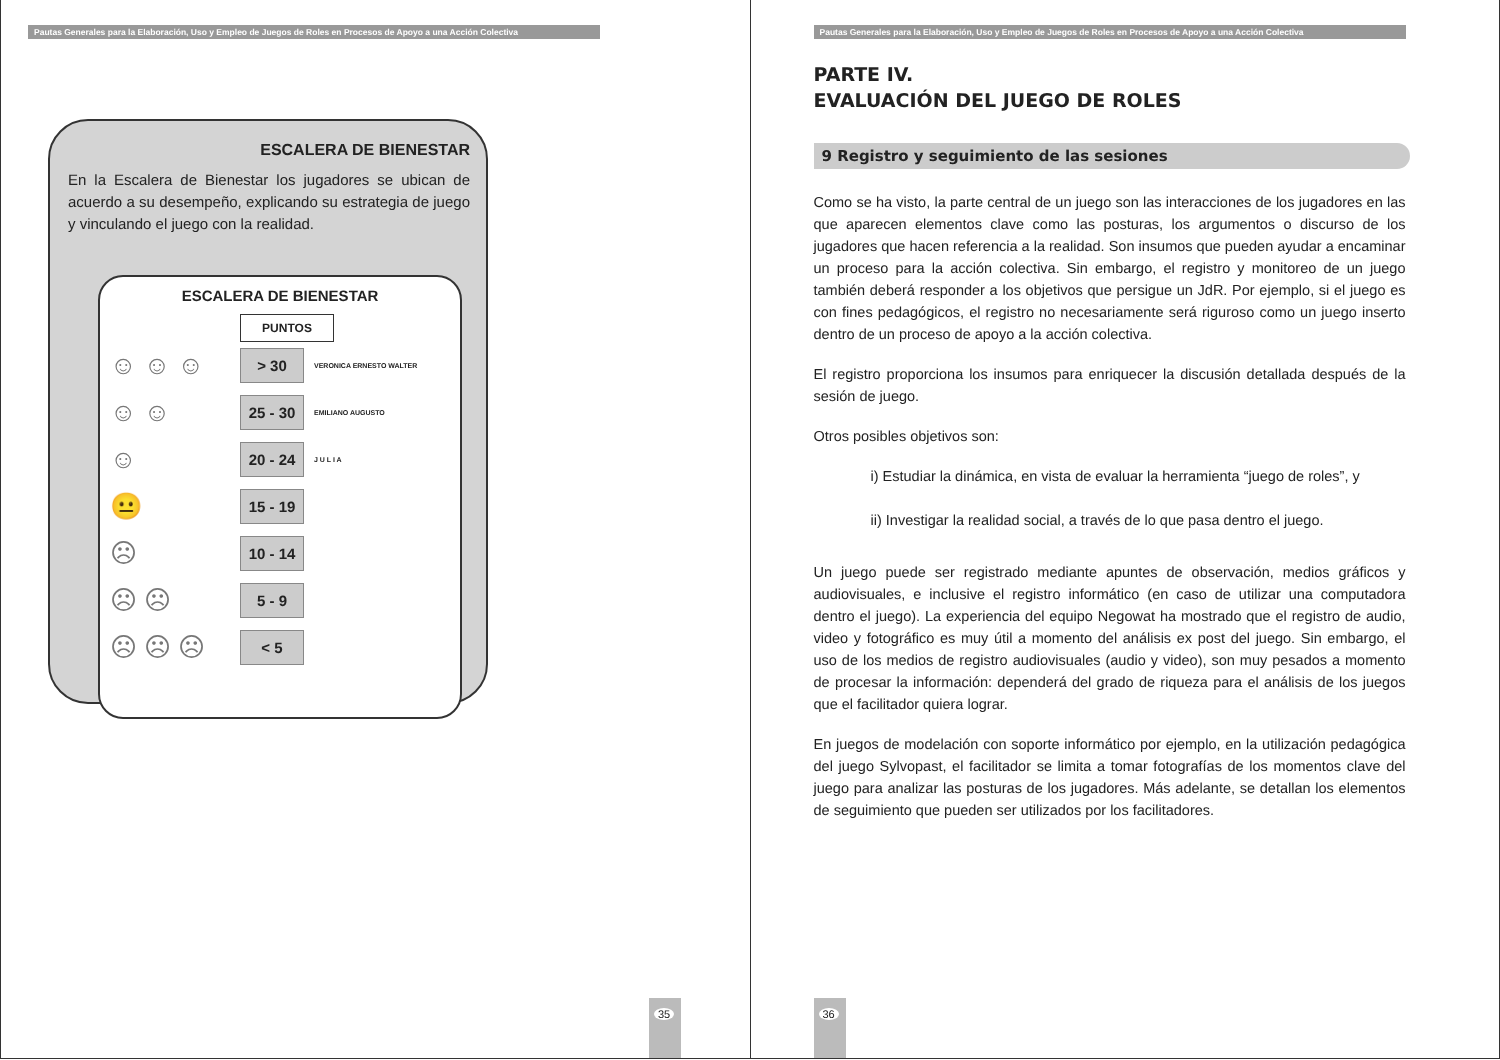Pautas Generales para la Elaboración, Uso y Empleo de Juegos de Roles en Procesos de Apoyo a una Acción Colectiva
ESCALERA DE BIENESTAR
En la Escalera de Bienestar los jugadores se ubican de acuerdo a su desempeño, explicando su estrategia de juego y vinculando el juego con la realidad.
ESCALERA DE BIENESTAR
PUNTOS
☺ ☺ ☺
> 30
VERONICA ERNESTO WALTER
☺ ☺
25 - 30
EMILIANO AUGUSTO
☺
20 - 24
J U L I A
😐
15 - 19
☹
10 - 14
☹ ☹
5 - 9
☹ ☹ ☹
< 5
35
Pautas Generales para la Elaboración, Uso y Empleo de Juegos de Roles en Procesos de Apoyo a una Acción Colectiva
PARTE IV.
EVALUACIÓN DEL JUEGO DE ROLES
9 Registro y seguimiento de las sesiones
Como se ha visto, la parte central de un juego son las interacciones de los jugadores en las que aparecen elementos clave como las posturas, los argumentos o discurso de los jugadores que hacen referencia a la realidad. Son insumos que pueden ayudar a encaminar un proceso para la acción colectiva. Sin embargo, el registro y monitoreo de un juego también deberá responder a los objetivos que persigue un JdR. Por ejemplo, si el juego es con fines pedagógicos, el registro no necesariamente será riguroso como un juego inserto dentro de un proceso de apoyo a la acción colectiva.
El registro proporciona los insumos para enriquecer la discusión detallada después de la sesión de juego.
Otros posibles objetivos son:
i) Estudiar la dinámica, en vista de evaluar la herramienta “juego de roles”, y
ii) Investigar la realidad social, a través de lo que pasa dentro el juego.
Un juego puede ser registrado mediante apuntes de observación, medios gráficos y audiovisuales, e inclusive el registro informático (en caso de utilizar una computadora dentro el juego). La experiencia del equipo Negowat ha mostrado que el registro de audio, video y fotográfico es muy útil a momento del análisis ex post del juego. Sin embargo, el uso de los medios de registro audiovisuales (audio y video), son muy pesados a momento de procesar la información: dependerá del grado de riqueza para el análisis de los juegos que el facilitador quiera lograr.
En juegos de modelación con soporte informático por ejemplo, en la utilización pedagógica del juego Sylvopast, el facilitador se limita a tomar fotografías de los momentos clave del juego para analizar las posturas de los jugadores. Más adelante, se detallan los elementos de seguimiento que pueden ser utilizados por los facilitadores.
36